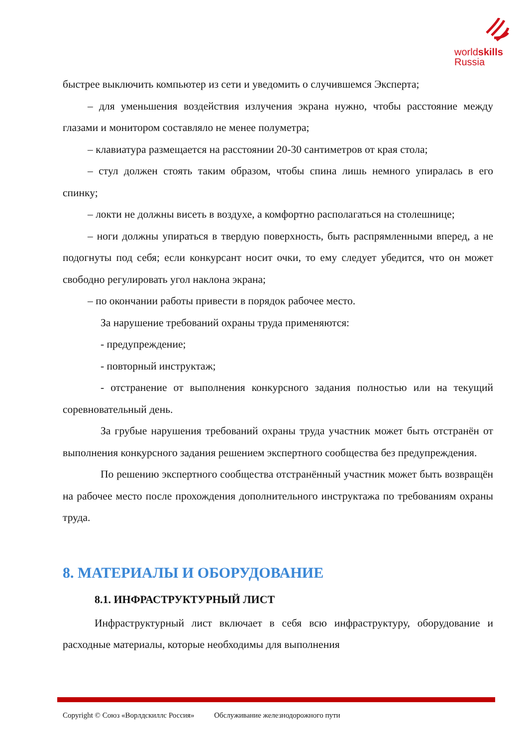worldskills
Russia
быстрее выключить компьютер из сети и уведомить о случившемся Эксперта;
– для уменьшения воздействия излучения экрана нужно, чтобы расстояние между глазами и монитором составляло не менее полуметра;
– клавиатура размещается на расстоянии 20-30 сантиметров от края стола;
– стул должен стоять таким образом, чтобы спина лишь немного упиралась в его спинку;
– локти не должны висеть в воздухе, а комфортно располагаться на столешнице;
– ноги должны упираться в твердую поверхность, быть распрямленными вперед, а не подогнуты под себя; если конкурсант носит очки, то ему следует убедится, что он может свободно регулировать угол наклона экрана;
– по окончании работы привести в порядок рабочее место.
За нарушение требований охраны труда применяются:
- предупреждение;
- повторный инструктаж;
- отстранение от выполнения конкурсного задания полностью или на текущий соревновательный день.
За грубые нарушения требований охраны труда участник может быть отстранён от выполнения конкурсного задания решением экспертного сообщества без предупреждения.
По решению экспертного сообщества отстранённый участник может быть возвращён на рабочее место после прохождения дополнительного инструктажа по требованиям охраны труда.
8. МАТЕРИАЛЫ И ОБОРУДОВАНИЕ
8.1. ИНФРАСТРУКТУРНЫЙ ЛИСТ
Инфраструктурный лист включает в себя всю инфраструктуру, оборудование и расходные материалы, которые необходимы для выполнения
Copyright © Союз «Ворлдскиллс Россия» Обслуживание железнодорожного пути